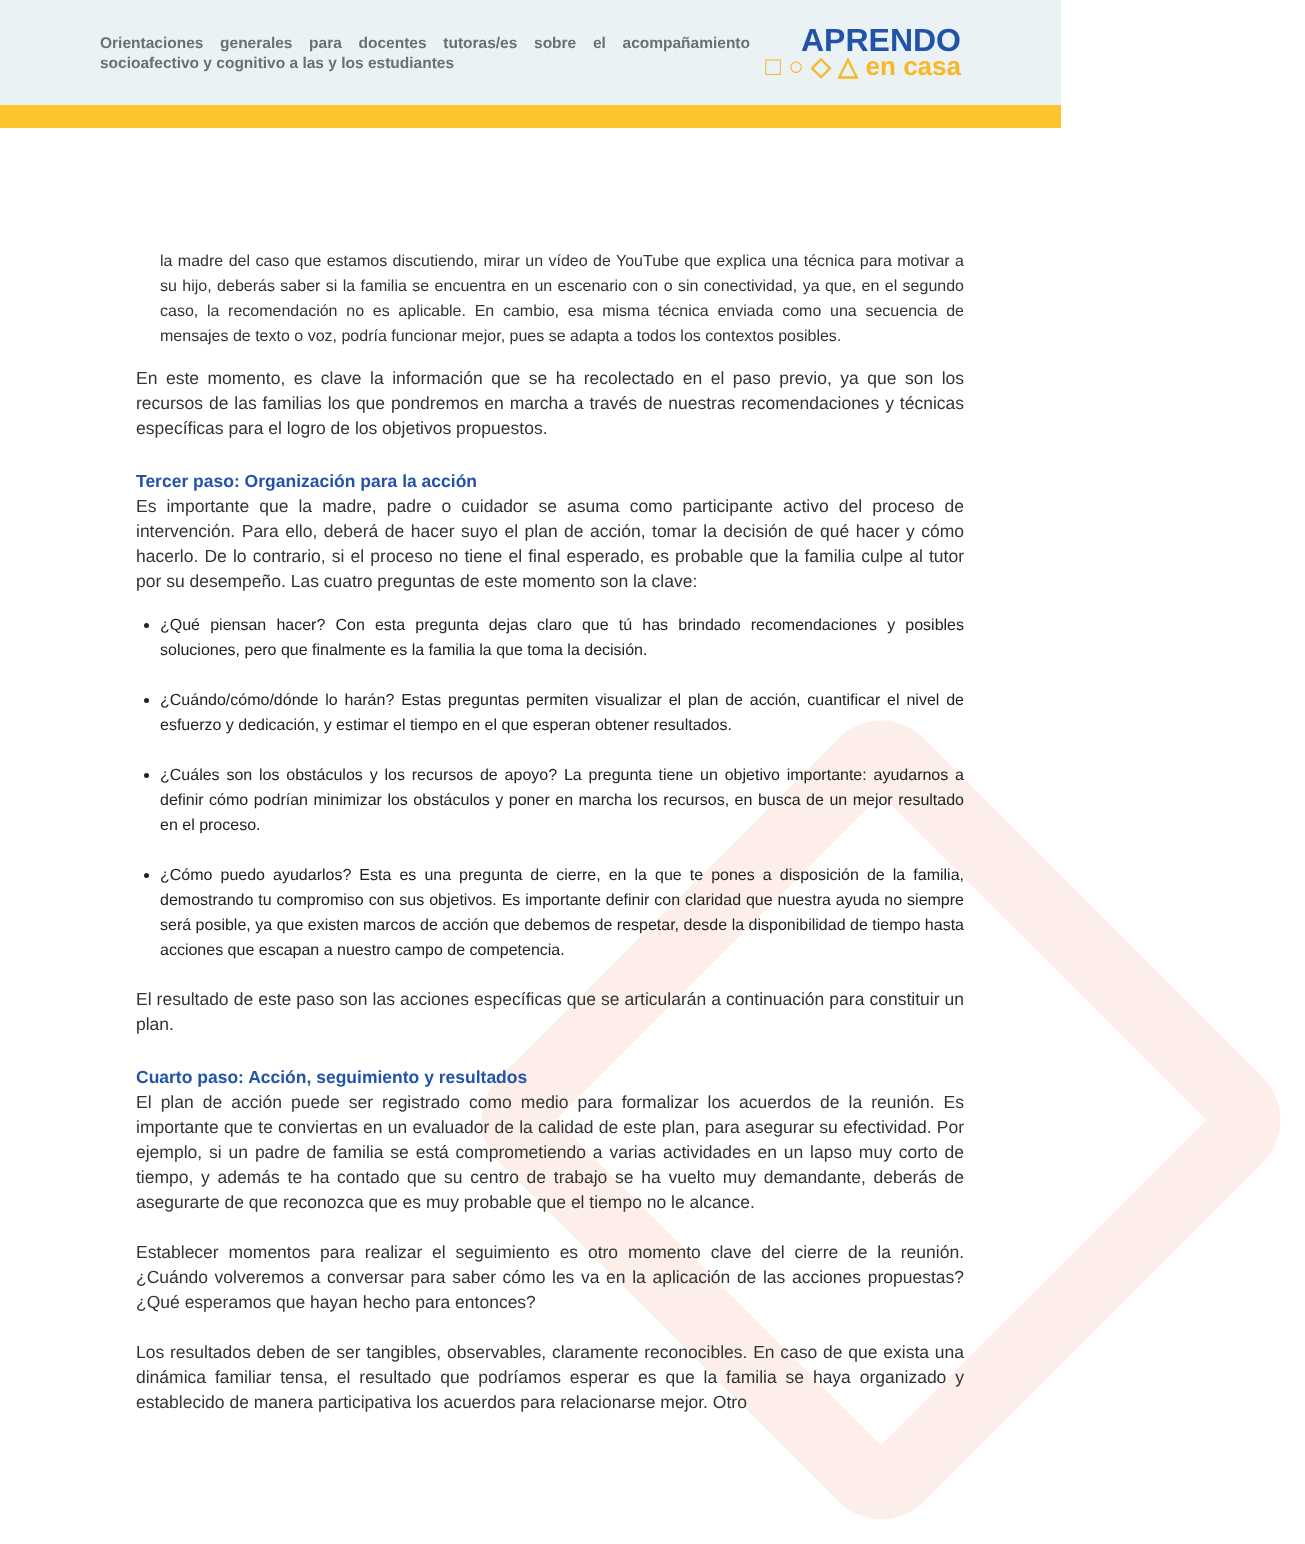Orientaciones generales para docentes tutoras/es sobre el acompañamiento socioafectivo y cognitivo a las y los estudiantes
APRENDO
□ ○ ◇ △ en casa
la madre del caso que estamos discutiendo, mirar un vídeo de YouTube que explica una técnica para motivar a su hijo, deberás saber si la familia se encuentra en un escenario con o sin conectividad, ya que, en el segundo caso, la recomendación no es aplicable. En cambio, esa misma técnica enviada como una secuencia de mensajes de texto o voz, podría funcionar mejor, pues se adapta a todos los contextos posibles.
En este momento, es clave la información que se ha recolectado en el paso previo, ya que son los recursos de las familias los que pondremos en marcha a través de nuestras recomendaciones y técnicas específicas para el logro de los objetivos propuestos.
Tercer paso: Organización para la acción
Es importante que la madre, padre o cuidador se asuma como participante activo del proceso de intervención. Para ello, deberá de hacer suyo el plan de acción, tomar la decisión de qué hacer y cómo hacerlo. De lo contrario, si el proceso no tiene el final esperado, es probable que la familia culpe al tutor por su desempeño. Las cuatro preguntas de este momento son la clave:
¿Qué piensan hacer? Con esta pregunta dejas claro que tú has brindado recomendaciones y posibles soluciones, pero que finalmente es la familia la que toma la decisión.
¿Cuándo/cómo/dónde lo harán? Estas preguntas permiten visualizar el plan de acción, cuantificar el nivel de esfuerzo y dedicación, y estimar el tiempo en el que esperan obtener resultados.
¿Cuáles son los obstáculos y los recursos de apoyo? La pregunta tiene un objetivo importante: ayudarnos a definir cómo podrían minimizar los obstáculos y poner en marcha los recursos, en busca de un mejor resultado en el proceso.
¿Cómo puedo ayudarlos? Esta es una pregunta de cierre, en la que te pones a disposición de la familia, demostrando tu compromiso con sus objetivos. Es importante definir con claridad que nuestra ayuda no siempre será posible, ya que existen marcos de acción que debemos de respetar, desde la disponibilidad de tiempo hasta acciones que escapan a nuestro campo de competencia.
El resultado de este paso son las acciones específicas que se articularán a continuación para constituir un plan.
Cuarto paso: Acción, seguimiento y resultados
El plan de acción puede ser registrado como medio para formalizar los acuerdos de la reunión. Es importante que te conviertas en un evaluador de la calidad de este plan, para asegurar su efectividad. Por ejemplo, si un padre de familia se está comprometiendo a varias actividades en un lapso muy corto de tiempo, y además te ha contado que su centro de trabajo se ha vuelto muy demandante, deberás de asegurarte de que reconozca que es muy probable que el tiempo no le alcance.
Establecer momentos para realizar el seguimiento es otro momento clave del cierre de la reunión. ¿Cuándo volveremos a conversar para saber cómo les va en la aplicación de las acciones propuestas? ¿Qué esperamos que hayan hecho para entonces?
Los resultados deben de ser tangibles, observables, claramente reconocibles. En caso de que exista una dinámica familiar tensa, el resultado que podríamos esperar es que la familia se haya organizado y establecido de manera participativa los acuerdos para relacionarse mejor. Otro